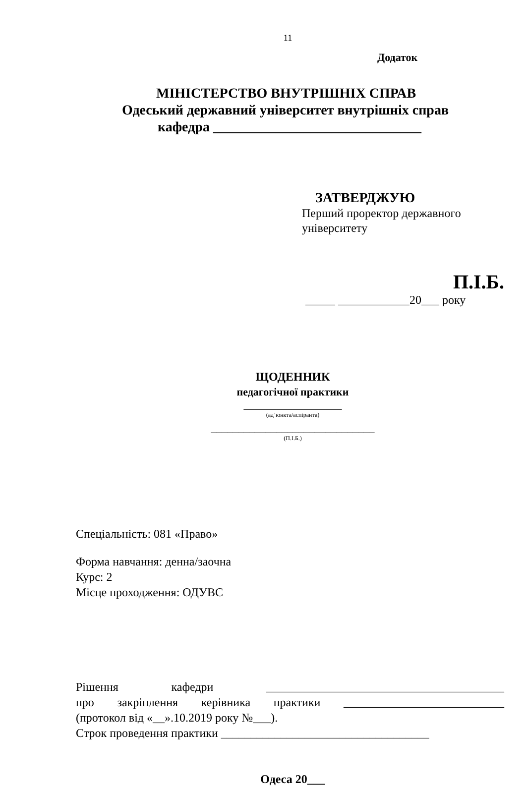11
Додаток
МІНІСТЕРСТВО ВНУТРІШНІХ СПРАВ
Одеський державний університет внутрішніх справ
кафедра ______________________________
ЗАТВЕРДЖУЮ
Перший проректор державного університету
П.І.Б.
_____ ____________20___ року
ЩОДЕННИК
педагогічної практики
__________________
(ад’юнкта/аспіранта)
______________________________
(П.І.Б.)
Спеціальність: 081 «Право»
Форма навчання: денна/заочна
Курс: 2
Місце проходження: ОДУВС
Рішення кафедри ________________________________________
про закріплення керівника практики ___________________________
(протокол від «__».10.2019 року №___).
Строк проведення практики ___________________________________
Одеса 20___